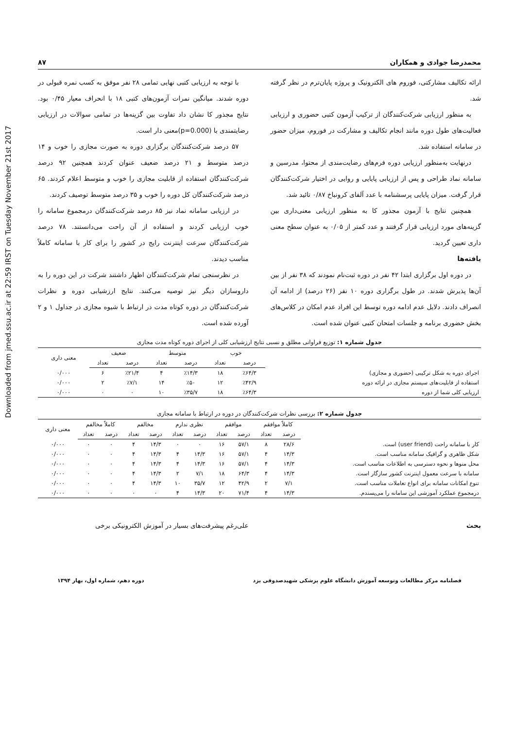Downloaded from jmed.ssu.ac.ir at 22:59 IRST on Tuesday November 21st 2017
محمدرضا جوادی و همکاران ۸۷
ارائه تکالیف مشارکتی، فوروم های الکترونیک و پروژه پایان‌ترم در نظر گرفته شد.
به منظور ارزیابی شرکت‌کنندگان از ترکیب آزمون کتبی حضوری و ارزیابی فعالیت‌های طول دوره مانند انجام تکالیف و مشارکت در فوروم، میزان حضور در سامانه استفاده شد.
درنهایت به‌منظور ارزیابی دوره فرم‌های رضایت‌مندی از محتوا، مدرسین و سامانه نماد طراحی و پس از ارزیابی پایایی و روایی در اختیار شرکت‌کنندگان قرار گرفت. میزان پایایی پرسشنامه با عدد آلفای کرونباخ ۰/۸۷ تائید شد.
همچنین نتایج با آزمون مجذور کا به منظور ارزیابی معنی‌داری بین گزینه‌های مورد ارزیابی قرار گرفتند و عدد کمتر از ۰/۰۵ به عنوان سطح معنی داری تعیین گردید.
یافته‌ها
در دوره اول برگزاری ابتدا ۴۲ نفر در دوره ثبت‌نام نمودند که ۳۸ نفر از بین آن‌ها پذیرش شدند. در طول برگزاری دوره ۱۰ نفر (۲۶ درصد) از ادامه آن انصراف دادند. دلایل عدم ادامه دوره توسط این افراد عدم امکان در کلاس‌های بخش حضوری برنامه و جلسات امتحان کتبی عنوان شده است.
با توجه به ارزیابی کتبی نهایی تمامی ۲۸ نفر موفق به کسب نمره قبولی در دوره شدند. میانگین نمرات آزمون‌های کتبی ۱۸ با انحراف معیار ۰/۴۵ بود. نتایج مجذور کا نشان داد تفاوت بین گزینه‌ها در تمامی سوالات در ارزیابی رضایتمندی با (p=0.000)معنی دار است.
۵۷ درصد شرکت‌کنندگان برگزاری دوره به صورت مجازی را خوب و ۱۴ درصد متوسط و ۲۱ درصد ضعیف عنوان کردند همچنین ۹۲ درصد شرکت‌کنندگان استفاده از قابلیت مجازی را خوب و متوسط اعلام کردند. ۶۵ درصد شرکت‌کنندگان کل دوره را خوب و ۳۵ درصد متوسط توصیف کردند.
در ارزیابی سامانه نماد نیز ۸۵ درصد شرکت‌کنندگان درمجموع سامانه را خوب ارزیابی کردند و استفاده از آن راحت می‌دانستند. ۷۸ درصد شرکت‌کنندگان سرعت اینترنت رایج در کشور را برای کار با سامانه کاملاً مناسب دیدند.
در نظرسنجی تمام شرکت‌کنندگان اظهار داشتند شرکت در این دوره را به داروسازان دیگر نیز توصیه می‌کنند. نتایج ارزشیابی دوره و نظرات شرکت‌کنندگان در دوره کوتاه مدت در ارتباط با شیوه مجازی در جداول ۱ و ۲ آورده شده است.
جدول شماره ۱: توزیع فراوانی مطلق و نسبی نتایج ارزشیابی کلی از اجرای دوره کوتاه مدت مجازی
| | خوب | | متوسط | | ضعیف | | معنی داری |
| --- | --- | --- | --- | --- | --- | --- | --- |
| | درصد | تعداد | درصد | تعداد | درصد | تعداد | |
| اجرای دوره به شکل ترکیبی (حضوری و مجازی) | ٪۶۴/۳ | ۱۸ | ٪۱۴/۳ | ۴ | ٪۲۱/۴ | ۶ | ۰/۰۰۰ |
| استفاده از قابلیت‌های سیستم مجازی در ارائه دوره | ٪۴۲/۹ | ۱۲ | ٪۵۰ | ۱۴ | ٪۷/۱ | ۲ | ۰/۰۰۰ |
| ارزیابی کلی شما از دوره | ٪۶۴/۳ | ۱۸ | ٪۳۵/۷ | ۱۰ | ۰ | ۰ | ۰/۰۰۰ |
جدول شماره ۲: بررسی نظرات شرکت‌کنندگان در دوره در ارتباط با سامانه مجازی
| | کاملاً موافقم | | موافقم | | نظری ندارم | | مخالفم | | کاملاً مخالفم | | معنی داری |
| --- | --- | --- | --- | --- | --- | --- | --- | --- | --- | --- | --- |
| | درصد | تعداد | درصد | تعداد | درصد | تعداد | درصد | تعداد | درصد | تعداد | |
| کار با سامانه راحت (user friend) است. | ۲۸/۶ | ۸ | ۵۷/۱ | ۱۶ | ۰ | ۰ | ۱۴/۳ | ۴ | ۰ | ۰ | ۰/۰۰۰ |
| شکل ظاهری و گرافیک سامانه مناسب است. | ۱۴/۳ | ۴ | ۵۷/۱ | ۱۶ | ۱۴/۳ | ۴ | ۱۴/۳ | ۴ | ۰ | ۰ | ۰/۰۰۰ |
| محل منوها و نحوه دسترسی به اطلاعات مناسب است. | ۱۴/۳ | ۴ | ۵۷/۱ | ۱۶ | ۱۴/۳ | ۴ | ۱۴/۳ | ۴ | ۰ | ۰ | ۰/۰۰۰ |
| سامانه با سرعت معمول اینترنت کشور سازگار است. | ۱۴/۳ | ۴ | ۶۴/۳ | ۱۸ | ۷/۱ | ۲ | ۱۴/۳ | ۴ | ۰ | ۰ | ۰/۰۰۰ |
| تنوع امکانات سامانه برای انواع تعاملات مناسب است. | ۷/۱ | ۲ | ۴۲/۹ | ۱۲ | ۳۵/۷ | ۱۰ | ۱۴/۳ | ۴ | ۰ | ۰ | ۰/۰۰۰ |
| درمجموع عملکرد آموزشی این سامانه را می‌پسندم. | ۱۴/۳ | ۴ | ۷۱/۴ | ۲۰ | ۱۴/۳ | ۴ | ۰ | ۰ | ۰ | ۰ | ۰/۰۰۰ |
بحث علی‌رغم پیشرفت‌های بسیار در آموزش الکترونیکی برخی
فصلنامه مرکز مطالعات وتوسعه آموزش دانشگاه علوم پزشکی شهیدصدوقی یزد دوره دهم، شماره اول، بهار ۱۳۹۴